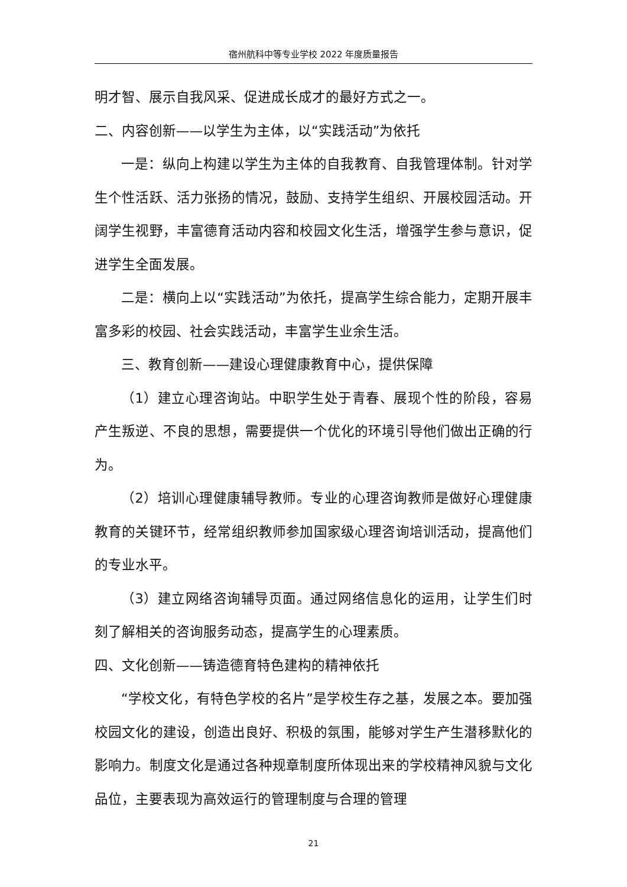宿州航科中等专业学校 2022 年度质量报告
明才智、展示自我风采、促进成长成才的最好方式之一。
二、内容创新——以学生为主体，以“实践活动”为依托
一是：纵向上构建以学生为主体的自我教育、自我管理体制。针对学生个性活跃、活力张扬的情况，鼓励、支持学生组织、开展校园活动。开阔学生视野，丰富德育活动内容和校园文化生活，增强学生参与意识，促进学生全面发展。
二是：横向上以“实践活动”为依托，提高学生综合能力，定期开展丰富多彩的校园、社会实践活动，丰富学生业余生活。
三、教育创新——建设心理健康教育中心，提供保障
（1）建立心理咨询站。中职学生处于青春、展现个性的阶段，容易产生叛逆、不良的思想，需要提供一个优化的环境引导他们做出正确的行为。
（2）培训心理健康辅导教师。专业的心理咨询教师是做好心理健康教育的关键环节，经常组织教师参加国家级心理咨询培训活动，提高他们的专业水平。
（3）建立网络咨询辅导页面。通过网络信息化的运用，让学生们时刻了解相关的咨询服务动态，提高学生的心理素质。
四、文化创新——铸造德育特色建构的精神依托
“学校文化，有特色学校的名片”是学校生存之基，发展之本。要加强校园文化的建设，创造出良好、积极的氛围，能够对学生产生潜移默化的影响力。制度文化是通过各种规章制度所体现出来的学校精神风貌与文化品位，主要表现为高效运行的管理制度与合理的管理
21